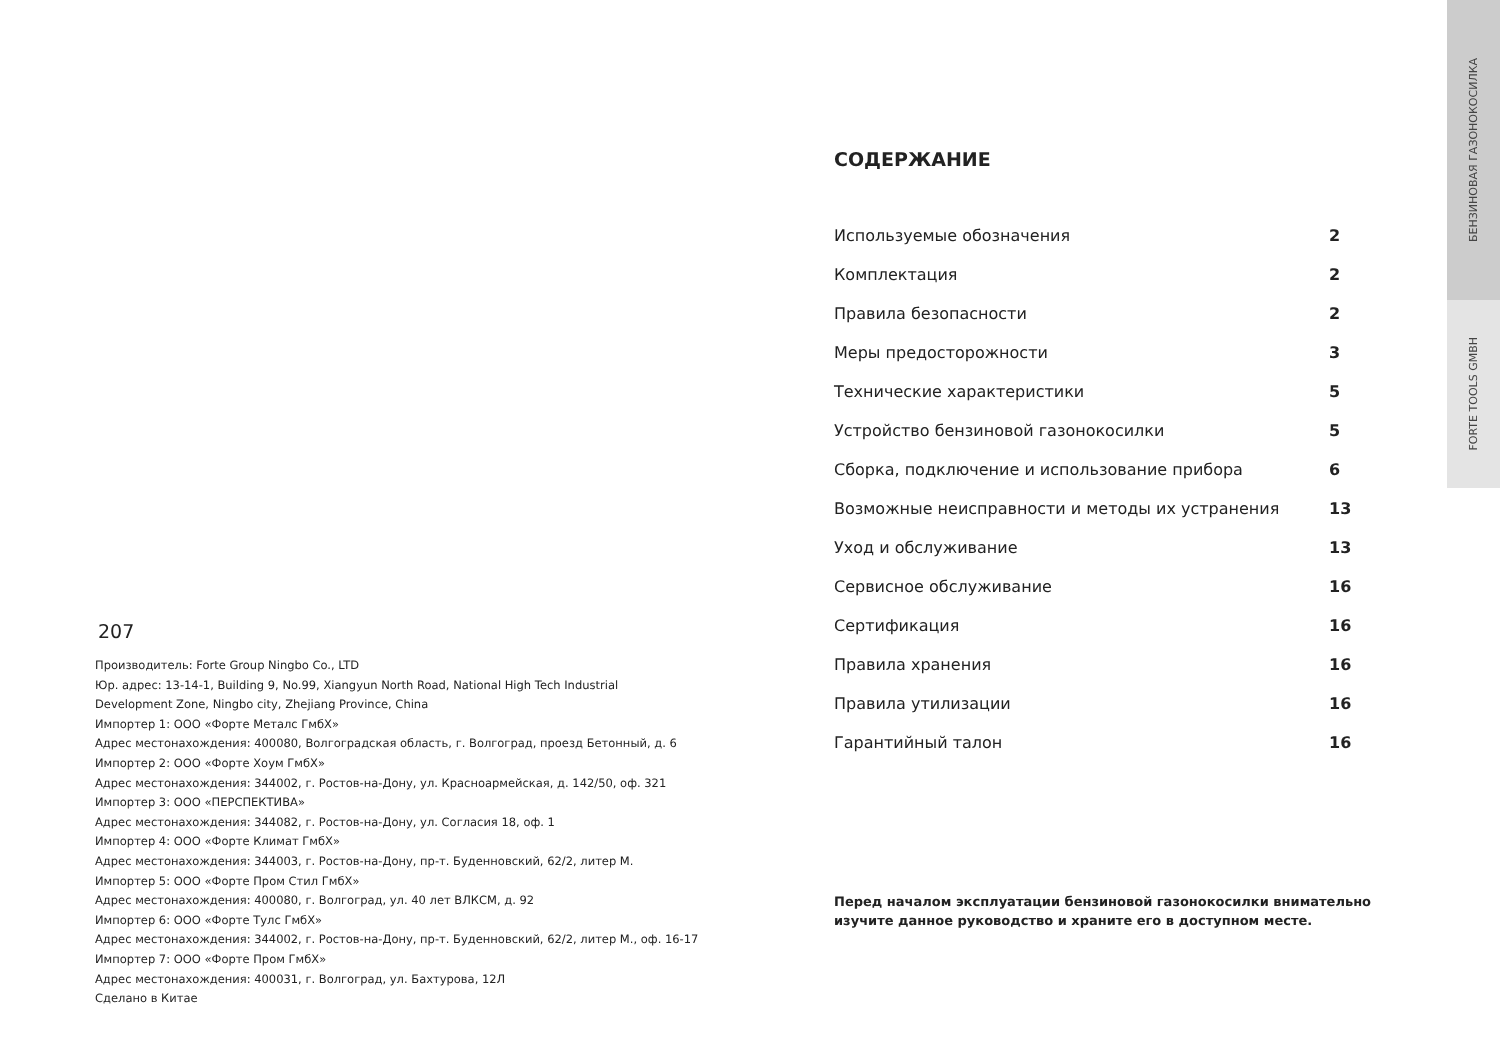207
Производитель: Forte Group Ningbo Co., LTD
Юр. адрес: 13-14-1, Building 9, No.99, Xiangyun North Road, National High Tech Industrial
Development Zone, Ningbo city, Zhejiang Province, China
Импортер 1: ООО «Форте Металс ГмбХ»
Адрес местонахождения: 400080, Волгоградская область, г. Волгоград, проезд Бетонный, д. 6
Импортер 2: ООО «Форте Хоум ГмбХ»
Адрес местонахождения: 344002, г. Ростов-на-Дону, ул. Красноармейская, д. 142/50, оф. 321
Импортер 3: ООО «ПЕРСПЕКТИВА»
Адрес местонахождения: 344082, г. Ростов-на-Дону, ул. Согласия 18, оф. 1
Импортер 4: ООО «Форте Климат ГмбХ»
Адрес местонахождения: 344003, г. Ростов-на-Дону, пр-т. Буденновский, 62/2, литер М.
Импортер 5: ООО «Форте Пром Стил ГмбХ»
Адрес местонахождения: 400080, г. Волгоград, ул. 40 лет ВЛКСМ, д. 92
Импортер 6: ООО «Форте Тулс ГмбХ»
Адрес местонахождения: 344002, г. Ростов-на-Дону, пр-т. Буденновский, 62/2, литер М., оф. 16-17
Импортер 7: ООО «Форте Пром ГмбХ»
Адрес местонахождения: 400031, г. Волгоград, ул. Бахтурова, 12Л
Сделано в Китае
СОДЕРЖАНИЕ
Используемые обозначения 2
Комплектация 2
Правила безопасности 2
Меры предосторожности 3
Технические характеристики 5
Устройство бензиновой газонокосилки 5
Сборка, подключение и использование прибора 6
Возможные неисправности и методы их устранения 13
Уход и обслуживание 13
Сервисное обслуживание 16
Сертификация 16
Правила хранения 16
Правила утилизации 16
Гарантийный талон 16
Перед началом эксплуатации бензиновой газонокосилки внимательно изучите данное руководство и храните его в доступном месте.
БЕНЗИНОВАЯ ГАЗОНОКОСИЛКА
FORTE TOOLS GMBH